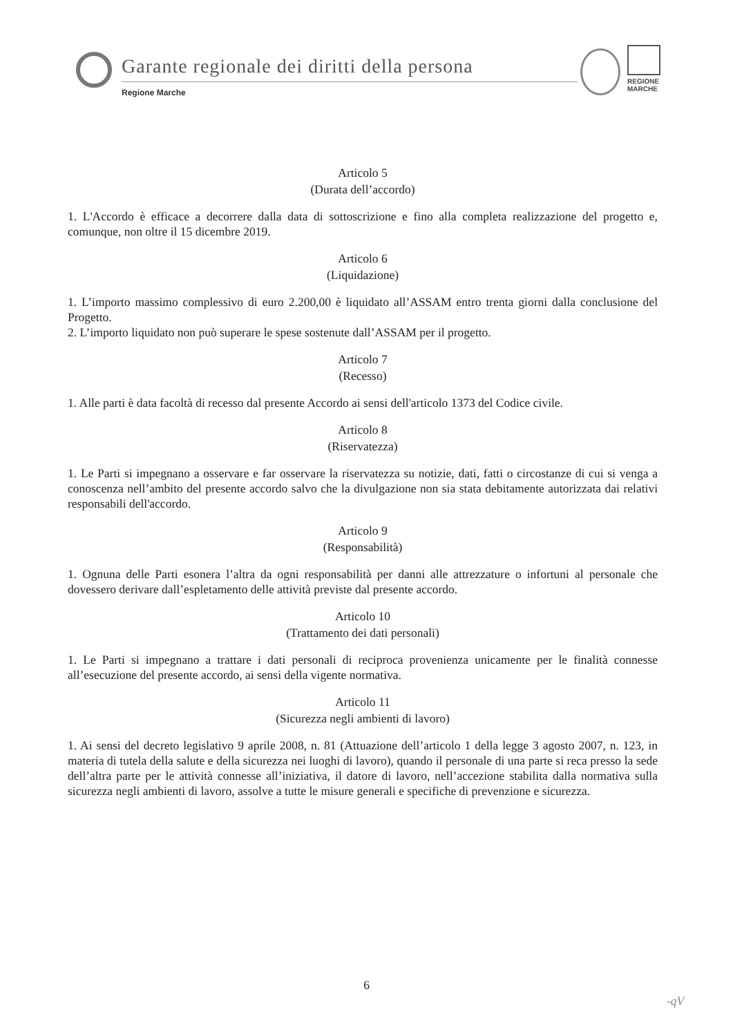Garante regionale dei diritti della persona
Regione Marche
REGIONE
MARCHE
Articolo 5
(Durata dell’accordo)
1. L'Accordo è efficace a decorrere dalla data di sottoscrizione e fino alla completa realizzazione del progetto e, comunque, non oltre il 15 dicembre 2019.
Articolo 6
(Liquidazione)
1. L’importo massimo complessivo di euro 2.200,00 è liquidato all’ASSAM entro trenta giorni dalla conclusione del Progetto.
2. L’importo liquidato non può superare le spese sostenute dall’ASSAM per il progetto.
Articolo 7
(Recesso)
1. Alle parti è data facoltà di recesso dal presente Accordo ai sensi dell'articolo 1373 del Codice civile.
Articolo 8
(Riservatezza)
1. Le Parti si impegnano a osservare e far osservare la riservatezza su notizie, dati, fatti o circostanze di cui si venga a conoscenza nell’ambito del presente accordo salvo che la divulgazione non sia stata debitamente autorizzata dai relativi responsabili dell'accordo.
Articolo 9
(Responsabilità)
1. Ognuna delle Parti esonera l’altra da ogni responsabilità per danni alle attrezzature o infortuni al personale che dovessero derivare dall’espletamento delle attività previste dal presente accordo.
Articolo 10
(Trattamento dei dati personali)
1. Le Parti si impegnano a trattare i dati personali di reciproca provenienza unicamente per le finalità connesse all’esecuzione del presente accordo, ai sensi della vigente normativa.
Articolo 11
(Sicurezza negli ambienti di lavoro)
1. Ai sensi del decreto legislativo 9 aprile 2008, n. 81 (Attuazione dell’articolo 1 della legge 3 agosto 2007, n. 123, in materia di tutela della salute e della sicurezza nei luoghi di lavoro), quando il personale di una parte si reca presso la sede dell’altra parte per le attività connesse all’iniziativa, il datore di lavoro, nell’accezione stabilita dalla normativa sulla sicurezza negli ambienti di lavoro, assolve a tutte le misure generali e specifiche di prevenzione e sicurezza.
6
-qV